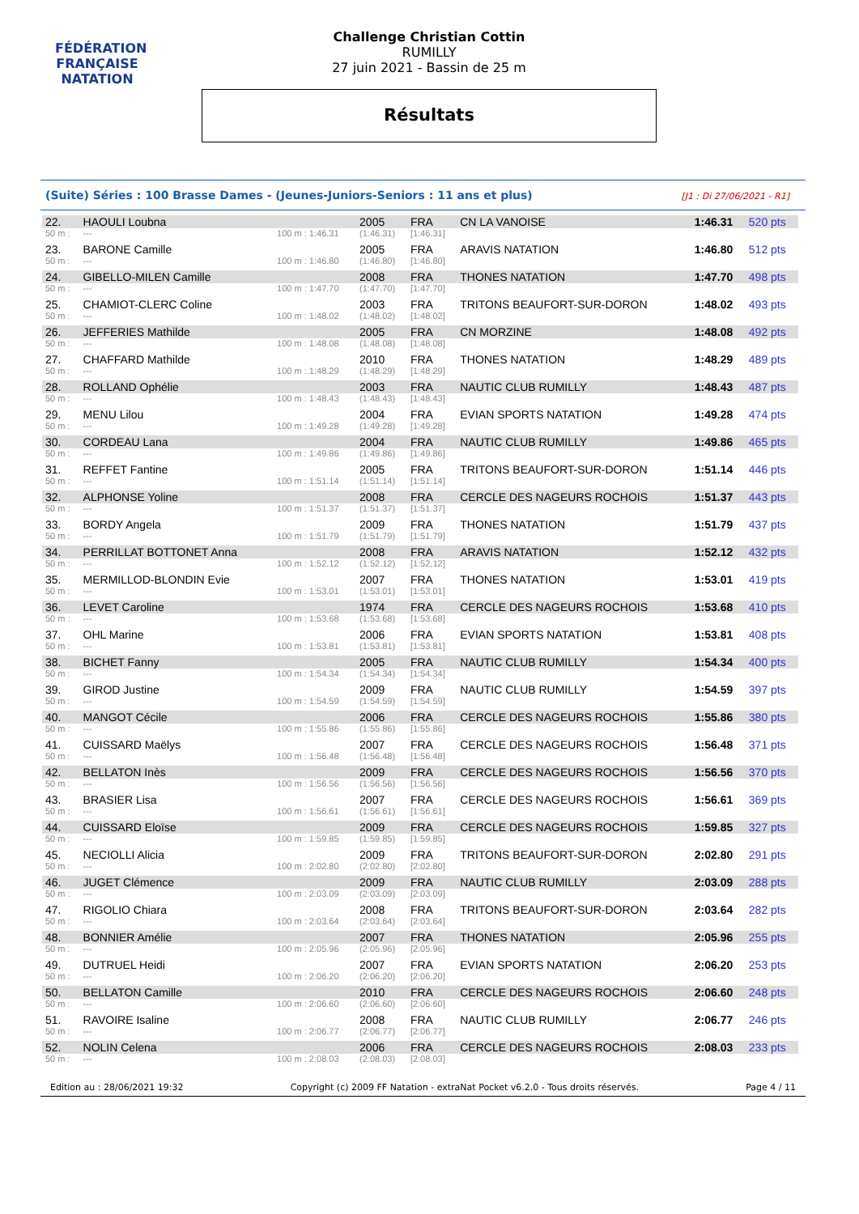FÉDÉRATION FRANÇAISE
NATATION
Challenge Christian Cottin
RUMILLY
27 juin 2021 - Bassin de 25 m
Résultats
(Suite) Séries : 100 Brasse Dames - (Jeunes-Juniors-Seniors : 11 ans et plus) [J1 : Di 27/06/2021 - R1]
| 22. | HAOULI Loubna | | 2005 | FRA | CN LA VANOISE | 1:46.31 | 520 pts |
| 50 m : | --- | 100 m : 1:46.31 | (1:46.31) | [1:46.31] | | | |
| 23. | BARONE Camille | | 2005 | FRA | ARAVIS NATATION | 1:46.80 | 512 pts |
| 50 m : | --- | 100 m : 1:46.80 | (1:46.80) | [1:46.80] | | | |
| 24. | GIBELLO-MILEN Camille | | 2008 | FRA | THONES NATATION | 1:47.70 | 498 pts |
| 50 m : | --- | 100 m : 1:47.70 | (1:47.70) | [1:47.70] | | | |
| 25. | CHAMIOT-CLERC Coline | | 2003 | FRA | TRITONS BEAUFORT-SUR-DORON | 1:48.02 | 493 pts |
| 50 m : | --- | 100 m : 1:48.02 | (1:48.02) | [1:48.02] | | | |
| 26. | JEFFERIES Mathilde | | 2005 | FRA | CN MORZINE | 1:48.08 | 492 pts |
| 50 m : | --- | 100 m : 1:48.08 | (1:48.08) | [1:48.08] | | | |
| 27. | CHAFFARD Mathilde | | 2010 | FRA | THONES NATATION | 1:48.29 | 489 pts |
| 50 m : | --- | 100 m : 1:48.29 | (1:48.29) | [1:48.29] | | | |
| 28. | ROLLAND Ophélie | | 2003 | FRA | NAUTIC CLUB RUMILLY | 1:48.43 | 487 pts |
| 50 m : | --- | 100 m : 1:48.43 | (1:48.43) | [1:48.43] | | | |
| 29. | MENU Lilou | | 2004 | FRA | EVIAN SPORTS NATATION | 1:49.28 | 474 pts |
| 50 m : | --- | 100 m : 1:49.28 | (1:49.28) | [1:49.28] | | | |
| 30. | CORDEAU Lana | | 2004 | FRA | NAUTIC CLUB RUMILLY | 1:49.86 | 465 pts |
| 50 m : | --- | 100 m : 1:49.86 | (1:49.86) | [1:49.86] | | | |
| 31. | REFFET Fantine | | 2005 | FRA | TRITONS BEAUFORT-SUR-DORON | 1:51.14 | 446 pts |
| 50 m : | --- | 100 m : 1:51.14 | (1:51.14) | [1:51.14] | | | |
| 32. | ALPHONSE Yoline | | 2008 | FRA | CERCLE DES NAGEURS ROCHOIS | 1:51.37 | 443 pts |
| 50 m : | --- | 100 m : 1:51.37 | (1:51.37) | [1:51.37] | | | |
| 33. | BORDY Angela | | 2009 | FRA | THONES NATATION | 1:51.79 | 437 pts |
| 50 m : | --- | 100 m : 1:51.79 | (1:51.79) | [1:51.79] | | | |
| 34. | PERRILLAT BOTTONET Anna | | 2008 | FRA | ARAVIS NATATION | 1:52.12 | 432 pts |
| 50 m : | --- | 100 m : 1:52.12 | (1:52.12) | [1:52.12] | | | |
| 35. | MERMILLOD-BLONDIN Evie | | 2007 | FRA | THONES NATATION | 1:53.01 | 419 pts |
| 50 m : | --- | 100 m : 1:53.01 | (1:53.01) | [1:53.01] | | | |
| 36. | LEVET Caroline | | 1974 | FRA | CERCLE DES NAGEURS ROCHOIS | 1:53.68 | 410 pts |
| 50 m : | --- | 100 m : 1:53.68 | (1:53.68) | [1:53.68] | | | |
| 37. | OHL Marine | | 2006 | FRA | EVIAN SPORTS NATATION | 1:53.81 | 408 pts |
| 50 m : | --- | 100 m : 1:53.81 | (1:53.81) | [1:53.81] | | | |
| 38. | BICHET Fanny | | 2005 | FRA | NAUTIC CLUB RUMILLY | 1:54.34 | 400 pts |
| 50 m : | --- | 100 m : 1:54.34 | (1:54.34) | [1:54.34] | | | |
| 39. | GIROD Justine | | 2009 | FRA | NAUTIC CLUB RUMILLY | 1:54.59 | 397 pts |
| 50 m : | --- | 100 m : 1:54.59 | (1:54.59) | [1:54.59] | | | |
| 40. | MANGOT Cécile | | 2006 | FRA | CERCLE DES NAGEURS ROCHOIS | 1:55.86 | 380 pts |
| 50 m : | --- | 100 m : 1:55.86 | (1:55.86) | [1:55.86] | | | |
| 41. | CUISSARD Maëlys | | 2007 | FRA | CERCLE DES NAGEURS ROCHOIS | 1:56.48 | 371 pts |
| 50 m : | --- | 100 m : 1:56.48 | (1:56.48) | [1:56.48] | | | |
| 42. | BELLATON Inès | | 2009 | FRA | CERCLE DES NAGEURS ROCHOIS | 1:56.56 | 370 pts |
| 50 m : | --- | 100 m : 1:56.56 | (1:56.56) | [1:56.56] | | | |
| 43. | BRASIER Lisa | | 2007 | FRA | CERCLE DES NAGEURS ROCHOIS | 1:56.61 | 369 pts |
| 50 m : | --- | 100 m : 1:56.61 | (1:56.61) | [1:56.61] | | | |
| 44. | CUISSARD Eloïse | | 2009 | FRA | CERCLE DES NAGEURS ROCHOIS | 1:59.85 | 327 pts |
| 50 m : | --- | 100 m : 1:59.85 | (1:59.85) | [1:59.85] | | | |
| 45. | NECIOLLI Alicia | | 2009 | FRA | TRITONS BEAUFORT-SUR-DORON | 2:02.80 | 291 pts |
| 50 m : | --- | 100 m : 2:02.80 | (2:02.80) | [2:02.80] | | | |
| 46. | JUGET Clémence | | 2009 | FRA | NAUTIC CLUB RUMILLY | 2:03.09 | 288 pts |
| 50 m : | --- | 100 m : 2:03.09 | (2:03.09) | [2:03.09] | | | |
| 47. | RIGOLIO Chiara | | 2008 | FRA | TRITONS BEAUFORT-SUR-DORON | 2:03.64 | 282 pts |
| 50 m : | --- | 100 m : 2:03.64 | (2:03.64) | [2:03.64] | | | |
| 48. | BONNIER Amélie | | 2007 | FRA | THONES NATATION | 2:05.96 | 255 pts |
| 50 m : | --- | 100 m : 2:05.96 | (2:05.96) | [2:05.96] | | | |
| 49. | DUTRUEL Heidi | | 2007 | FRA | EVIAN SPORTS NATATION | 2:06.20 | 253 pts |
| 50 m : | --- | 100 m : 2:06.20 | (2:06.20) | [2:06.20] | | | |
| 50. | BELLATON Camille | | 2010 | FRA | CERCLE DES NAGEURS ROCHOIS | 2:06.60 | 248 pts |
| 50 m : | --- | 100 m : 2:06.60 | (2:06.60) | [2:06.60] | | | |
| 51. | RAVOIRE Isaline | | 2008 | FRA | NAUTIC CLUB RUMILLY | 2:06.77 | 246 pts |
| 50 m : | --- | 100 m : 2:06.77 | (2:06.77) | [2:06.77] | | | |
| 52. | NOLIN Celena | | 2006 | FRA | CERCLE DES NAGEURS ROCHOIS | 2:08.03 | 233 pts |
| 50 m : | --- | 100 m : 2:08.03 | (2:08.03) | [2:08.03] | | | |
Edition au : 28/06/2021 19:32 Copyright (c) 2009 FF Natation - extraNat Pocket v6.2.0 - Tous droits réservés. Page 4 / 11